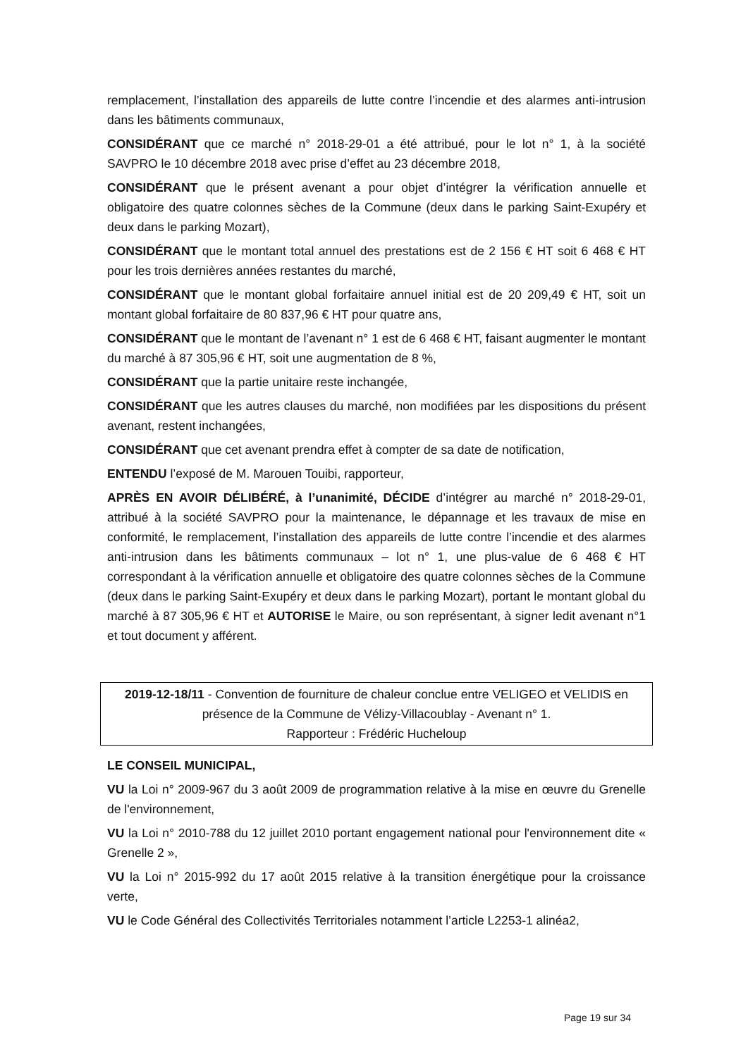remplacement, l’installation des appareils de lutte contre l’incendie et des alarmes anti-intrusion dans les bâtiments communaux,
CONSIDÉRANT que ce marché n° 2018-29-01 a été attribué, pour le lot n° 1, à la société SAVPRO le 10 décembre 2018 avec prise d’effet au 23 décembre 2018,
CONSIDÉRANT que le présent avenant a pour objet d’intégrer la vérification annuelle et obligatoire des quatre colonnes sèches de la Commune (deux dans le parking Saint-Exupéry et deux dans le parking Mozart),
CONSIDÉRANT que le montant total annuel des prestations est de 2 156 € HT soit 6 468 € HT pour les trois dernières années restantes du marché,
CONSIDÉRANT que le montant global forfaitaire annuel initial est de 20 209,49 € HT, soit un montant global forfaitaire de 80 837,96 € HT pour quatre ans,
CONSIDÉRANT que le montant de l’avenant n° 1 est de 6 468 € HT, faisant augmenter le montant du marché à 87 305,96 € HT, soit une augmentation de 8 %,
CONSIDÉRANT que la partie unitaire reste inchangée,
CONSIDÉRANT que les autres clauses du marché, non modifiées par les dispositions du présent avenant, restent inchangées,
CONSIDÉRANT que cet avenant prendra effet à compter de sa date de notification,
ENTENDU l’exposé de M. Marouen Touibi, rapporteur,
APRÈS EN AVOIR DÉLIBÉRÉ, à l’unanimité, DÉCIDE d’intégrer au marché n° 2018-29-01, attribué à la société SAVPRO pour la maintenance, le dépannage et les travaux de mise en conformité, le remplacement, l’installation des appareils de lutte contre l’incendie et des alarmes anti-intrusion dans les bâtiments communaux – lot n° 1, une plus-value de 6 468 € HT correspondant à la vérification annuelle et obligatoire des quatre colonnes sèches de la Commune (deux dans le parking Saint-Exupéry et deux dans le parking Mozart), portant le montant global du marché à 87 305,96 € HT et AUTORISE le Maire, ou son représentant, à signer ledit avenant n°1 et tout document y afférent.
2019-12-18/11 - Convention de fourniture de chaleur conclue entre VELIGEO et VELIDIS en présence de la Commune de Vélizy-Villacoublay - Avenant n° 1.
Rapporteur : Frédéric Hucheloup
LE CONSEIL MUNICIPAL,
VU la Loi n° 2009-967 du 3 août 2009 de programmation relative à la mise en œuvre du Grenelle de l'environnement,
VU la Loi n° 2010-788 du 12 juillet 2010 portant engagement national pour l'environnement dite « Grenelle 2 »,
VU la Loi n° 2015-992 du 17 août 2015 relative à la transition énergétique pour la croissance verte,
VU le Code Général des Collectivités Territoriales notamment l’article L2253-1 alinéa2,
Page 19 sur 34